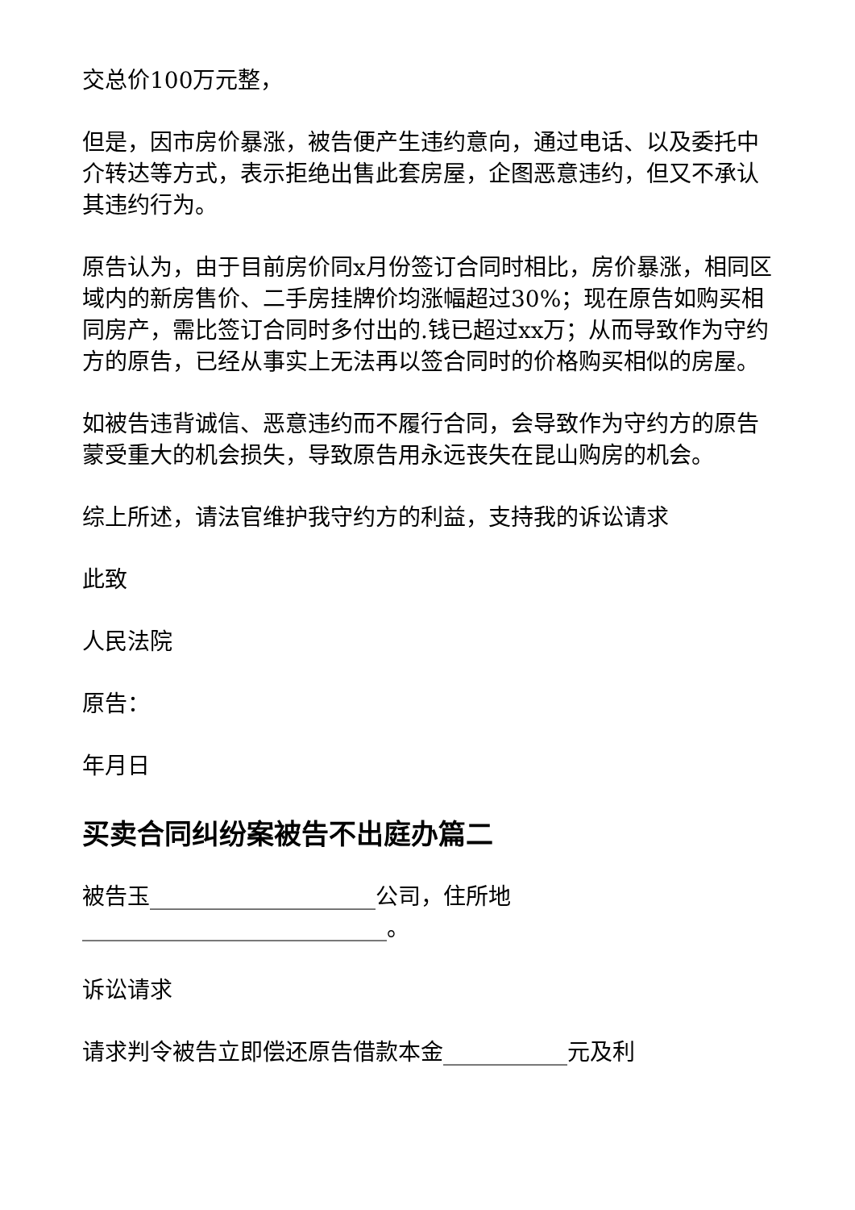交总价100万元整，
但是，因市房价暴涨，被告便产生违约意向，通过电话、以及委托中介转达等方式，表示拒绝出售此套房屋，企图恶意违约，但又不承认其违约行为。
原告认为，由于目前房价同x月份签订合同时相比，房价暴涨，相同区域内的新房售价、二手房挂牌价均涨幅超过30%；现在原告如购买相同房产，需比签订合同时多付出的.钱已超过xx万；从而导致作为守约方的原告，已经从事实上无法再以签合同时的价格购买相似的房屋。
如被告违背诚信、恶意违约而不履行合同，会导致作为守约方的原告蒙受重大的机会损失，导致原告用永远丧失在昆山购房的机会。
综上所述，请法官维护我守约方的利益，支持我的诉讼请求
此致
人民法院
原告：
年月日
买卖合同纠纷案被告不出庭办篇二
被告玉____________________公司，住所地___________________________。
诉讼请求
请求判令被告立即偿还原告借款本金___________元及利